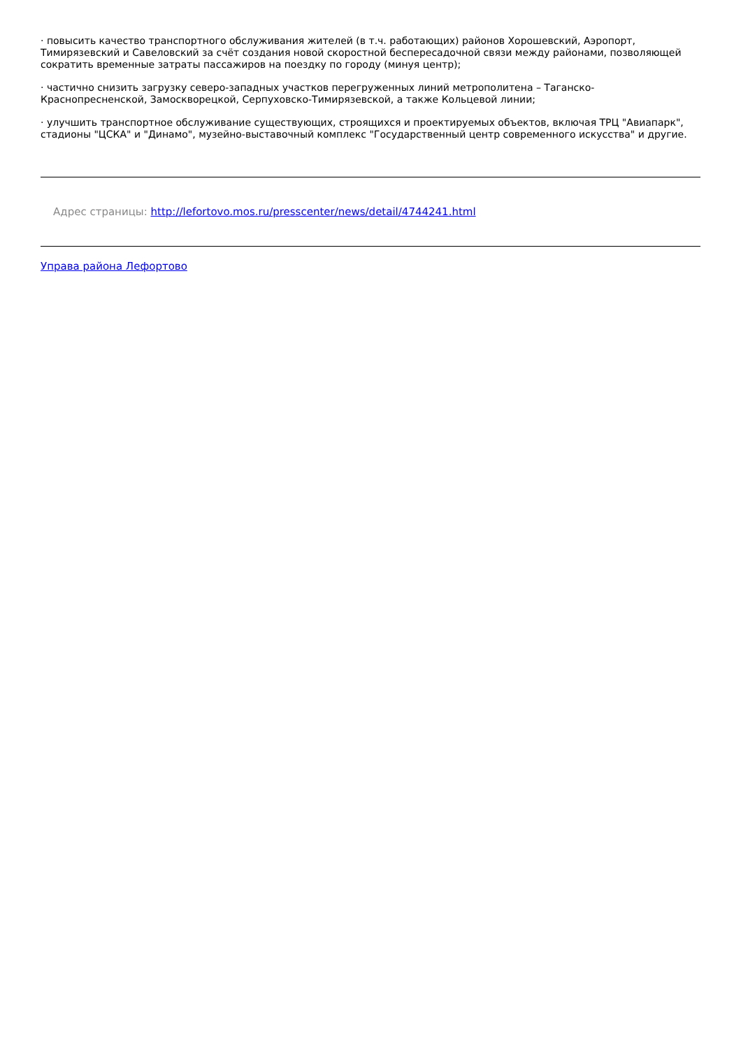· повысить качество транспортного обслуживания жителей (в т.ч. работающих) районов Хорошевский, Аэропорт, Тимирязевский и Савеловский за счёт создания новой скоростной беспересадочной связи между районами, позволяющей сократить временные затраты пассажиров на поездку по городу (минуя центр);
· частично снизить загрузку северо-западных участков перегруженных линий метрополитена – Таганско-Краснопресненской, Замоскворецкой, Серпуховско-Тимирязевской, а также Кольцевой линии;
· улучшить транспортное обслуживание существующих, строящихся и проектируемых объектов, включая ТРЦ "Авиапарк", стадионы "ЦСКА" и "Динамо", музейно-выставочный комплекс "Государственный центр современного искусства" и другие.
Адрес страницы: http://lefortovo.mos.ru/presscenter/news/detail/4744241.html
Управа района Лефортово